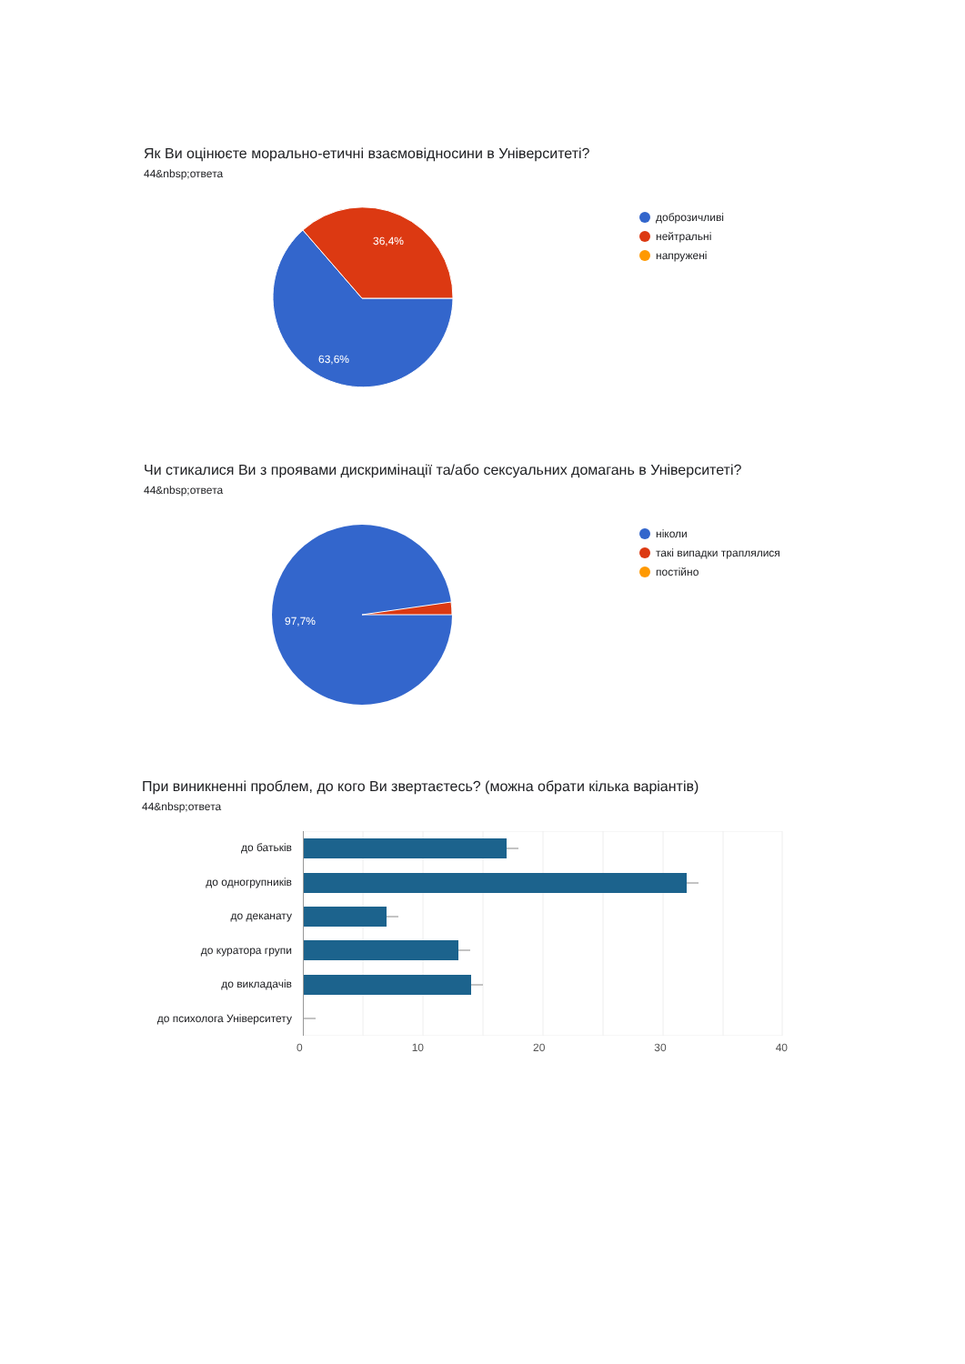Як Ви оцінюєте морально-етичні взаємовідносини в Університеті?
44&nbsp;ответа
36,4%
63,6%
доброзичливі
нейтральні
напружені
Чи стикалися Ви з проявами дискримінації та/або сексуальних домагань в Університеті?
44&nbsp;ответа
97,7%
ніколи
такі випадки траплялися
постійно
При виникненні проблем, до кого Ви звертаєтесь? (можна обрати кілька варіантів)
44&nbsp;ответа
до батьків
до одногрупників
до деканату
до куратора групи
до викладачів
до психолога Університету
0 10 20 30 40